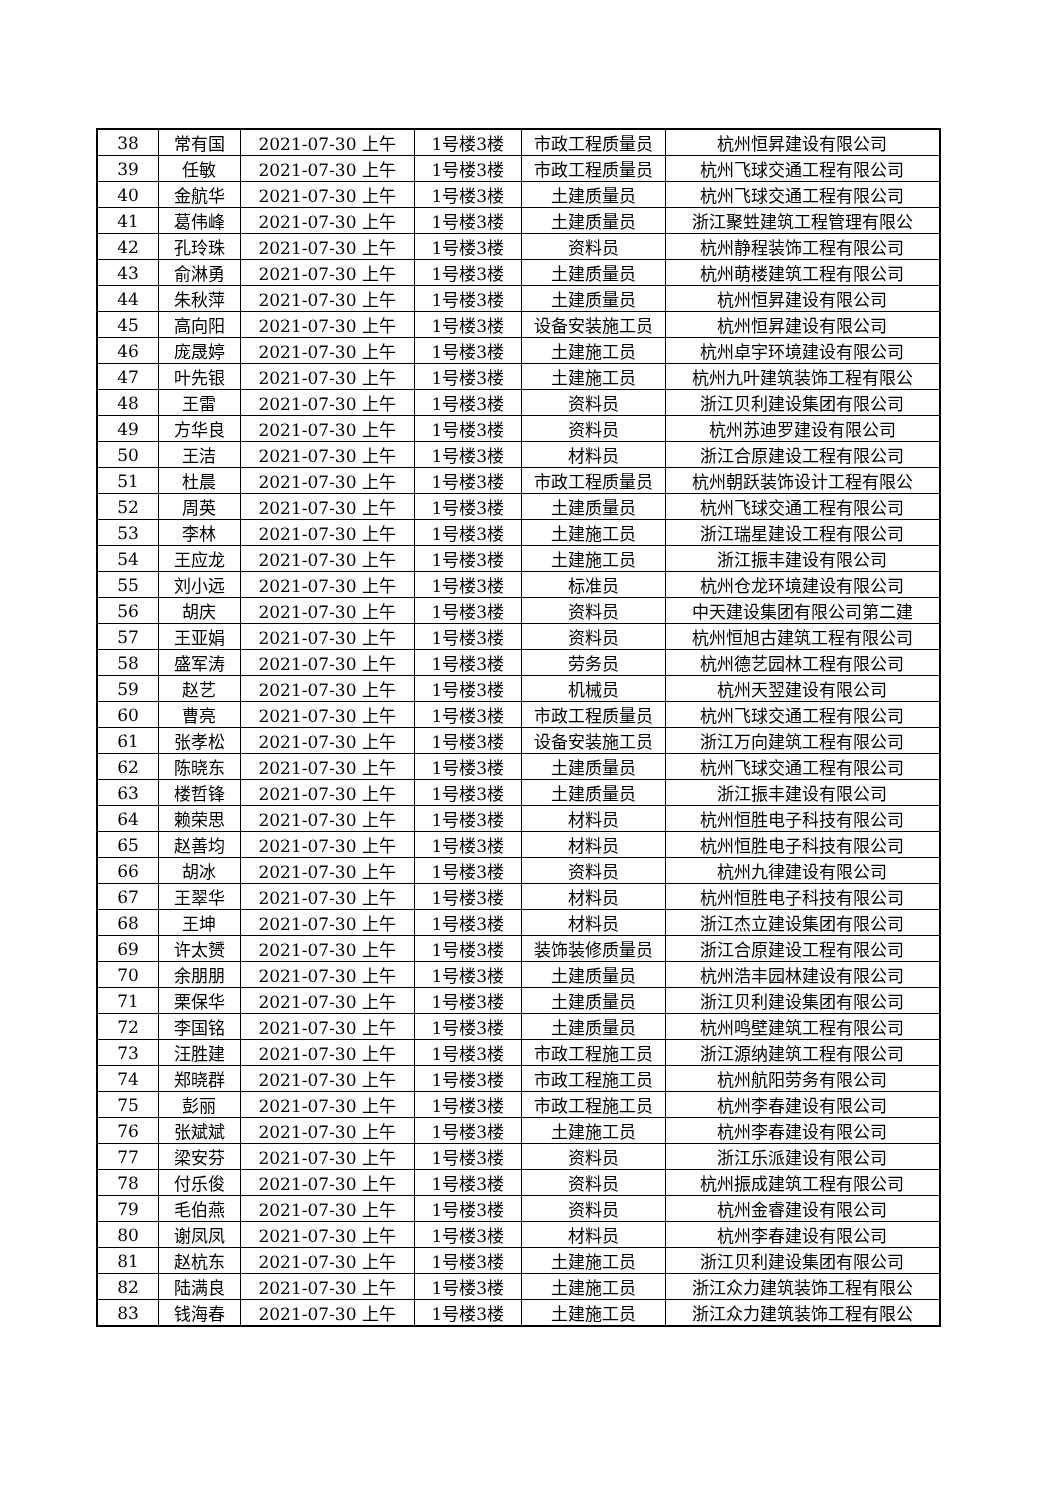| 38 | 常有国 | 2021-07-30 上午 | 1号楼3楼 | 市政工程质量员 | 杭州恒昇建设有限公司 |
| 39 | 任敏 | 2021-07-30 上午 | 1号楼3楼 | 市政工程质量员 | 杭州飞球交通工程有限公司 |
| 40 | 金航华 | 2021-07-30 上午 | 1号楼3楼 | 土建质量员 | 杭州飞球交通工程有限公司 |
| 41 | 葛伟峰 | 2021-07-30 上午 | 1号楼3楼 | 土建质量员 | 浙江聚甡建筑工程管理有限公 |
| 42 | 孔玲珠 | 2021-07-30 上午 | 1号楼3楼 | 资料员 | 杭州静程装饰工程有限公司 |
| 43 | 俞淋勇 | 2021-07-30 上午 | 1号楼3楼 | 土建质量员 | 杭州萌楼建筑工程有限公司 |
| 44 | 朱秋萍 | 2021-07-30 上午 | 1号楼3楼 | 土建质量员 | 杭州恒昇建设有限公司 |
| 45 | 高向阳 | 2021-07-30 上午 | 1号楼3楼 | 设备安装施工员 | 杭州恒昇建设有限公司 |
| 46 | 庞晟婷 | 2021-07-30 上午 | 1号楼3楼 | 土建施工员 | 杭州卓宇环境建设有限公司 |
| 47 | 叶先银 | 2021-07-30 上午 | 1号楼3楼 | 土建施工员 | 杭州九叶建筑装饰工程有限公 |
| 48 | 王雷 | 2021-07-30 上午 | 1号楼3楼 | 资料员 | 浙江贝利建设集团有限公司 |
| 49 | 方华良 | 2021-07-30 上午 | 1号楼3楼 | 资料员 | 杭州苏迪罗建设有限公司 |
| 50 | 王洁 | 2021-07-30 上午 | 1号楼3楼 | 材料员 | 浙江合原建设工程有限公司 |
| 51 | 杜晨 | 2021-07-30 上午 | 1号楼3楼 | 市政工程质量员 | 杭州朝跃装饰设计工程有限公 |
| 52 | 周英 | 2021-07-30 上午 | 1号楼3楼 | 土建质量员 | 杭州飞球交通工程有限公司 |
| 53 | 李林 | 2021-07-30 上午 | 1号楼3楼 | 土建施工员 | 浙江瑞星建设工程有限公司 |
| 54 | 王应龙 | 2021-07-30 上午 | 1号楼3楼 | 土建施工员 | 浙江振丰建设有限公司 |
| 55 | 刘小远 | 2021-07-30 上午 | 1号楼3楼 | 标准员 | 杭州仓龙环境建设有限公司 |
| 56 | 胡庆 | 2021-07-30 上午 | 1号楼3楼 | 资料员 | 中天建设集团有限公司第二建 |
| 57 | 王亚娟 | 2021-07-30 上午 | 1号楼3楼 | 资料员 | 杭州恒旭古建筑工程有限公司 |
| 58 | 盛军涛 | 2021-07-30 上午 | 1号楼3楼 | 劳务员 | 杭州德艺园林工程有限公司 |
| 59 | 赵艺 | 2021-07-30 上午 | 1号楼3楼 | 机械员 | 杭州天翌建设有限公司 |
| 60 | 曹亮 | 2021-07-30 上午 | 1号楼3楼 | 市政工程质量员 | 杭州飞球交通工程有限公司 |
| 61 | 张孝松 | 2021-07-30 上午 | 1号楼3楼 | 设备安装施工员 | 浙江万向建筑工程有限公司 |
| 62 | 陈晓东 | 2021-07-30 上午 | 1号楼3楼 | 土建质量员 | 杭州飞球交通工程有限公司 |
| 63 | 楼哲锋 | 2021-07-30 上午 | 1号楼3楼 | 土建质量员 | 浙江振丰建设有限公司 |
| 64 | 赖荣思 | 2021-07-30 上午 | 1号楼3楼 | 材料员 | 杭州恒胜电子科技有限公司 |
| 65 | 赵善均 | 2021-07-30 上午 | 1号楼3楼 | 材料员 | 杭州恒胜电子科技有限公司 |
| 66 | 胡冰 | 2021-07-30 上午 | 1号楼3楼 | 资料员 | 杭州九律建设有限公司 |
| 67 | 王翠华 | 2021-07-30 上午 | 1号楼3楼 | 材料员 | 杭州恒胜电子科技有限公司 |
| 68 | 王坤 | 2021-07-30 上午 | 1号楼3楼 | 材料员 | 浙江杰立建设集团有限公司 |
| 69 | 许太赟 | 2021-07-30 上午 | 1号楼3楼 | 装饰装修质量员 | 浙江合原建设工程有限公司 |
| 70 | 余朋朋 | 2021-07-30 上午 | 1号楼3楼 | 土建质量员 | 杭州浩丰园林建设有限公司 |
| 71 | 栗保华 | 2021-07-30 上午 | 1号楼3楼 | 土建质量员 | 浙江贝利建设集团有限公司 |
| 72 | 李国铭 | 2021-07-30 上午 | 1号楼3楼 | 土建质量员 | 杭州鸣壁建筑工程有限公司 |
| 73 | 汪胜建 | 2021-07-30 上午 | 1号楼3楼 | 市政工程施工员 | 浙江源纳建筑工程有限公司 |
| 74 | 郑晓群 | 2021-07-30 上午 | 1号楼3楼 | 市政工程施工员 | 杭州航阳劳务有限公司 |
| 75 | 彭丽 | 2021-07-30 上午 | 1号楼3楼 | 市政工程施工员 | 杭州李春建设有限公司 |
| 76 | 张斌斌 | 2021-07-30 上午 | 1号楼3楼 | 土建施工员 | 杭州李春建设有限公司 |
| 77 | 梁安芬 | 2021-07-30 上午 | 1号楼3楼 | 资料员 | 浙江乐派建设有限公司 |
| 78 | 付乐俊 | 2021-07-30 上午 | 1号楼3楼 | 资料员 | 杭州振成建筑工程有限公司 |
| 79 | 毛伯燕 | 2021-07-30 上午 | 1号楼3楼 | 资料员 | 杭州金睿建设有限公司 |
| 80 | 谢凤凤 | 2021-07-30 上午 | 1号楼3楼 | 材料员 | 杭州李春建设有限公司 |
| 81 | 赵杭东 | 2021-07-30 上午 | 1号楼3楼 | 土建施工员 | 浙江贝利建设集团有限公司 |
| 82 | 陆满良 | 2021-07-30 上午 | 1号楼3楼 | 土建施工员 | 浙江众力建筑装饰工程有限公 |
| 83 | 钱海春 | 2021-07-30 上午 | 1号楼3楼 | 土建施工员 | 浙江众力建筑装饰工程有限公 |